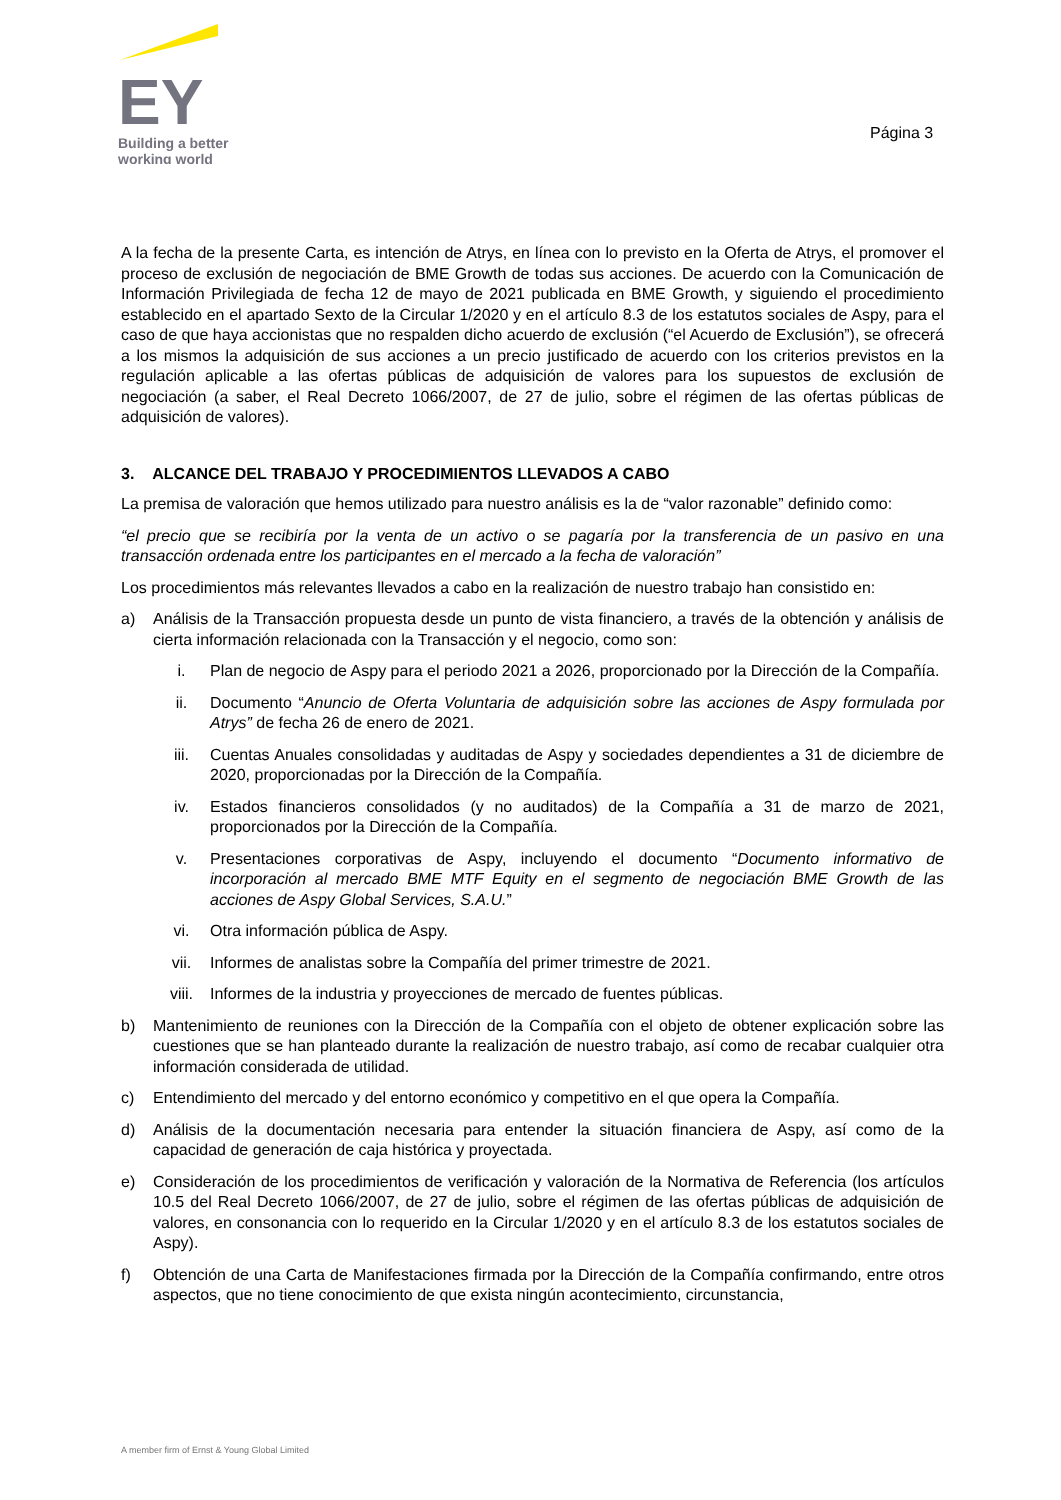EY
Building a better
working world
Página 3
A la fecha de la presente Carta, es intención de Atrys, en línea con lo previsto en la Oferta de Atrys, el promover el proceso de exclusión de negociación de BME Growth de todas sus acciones. De acuerdo con la Comunicación de Información Privilegiada de fecha 12 de mayo de 2021 publicada en BME Growth, y siguiendo el procedimiento establecido en el apartado Sexto de la Circular 1/2020 y en el artículo 8.3 de los estatutos sociales de Aspy, para el caso de que haya accionistas que no respalden dicho acuerdo de exclusión (“el Acuerdo de Exclusión”), se ofrecerá a los mismos la adquisición de sus acciones a un precio justificado de acuerdo con los criterios previstos en la regulación aplicable a las ofertas públicas de adquisición de valores para los supuestos de exclusión de negociación (a saber, el Real Decreto 1066/2007, de 27 de julio, sobre el régimen de las ofertas públicas de adquisición de valores).
3. ALCANCE DEL TRABAJO Y PROCEDIMIENTOS LLEVADOS A CABO
La premisa de valoración que hemos utilizado para nuestro análisis es la de “valor razonable” definido como:
“el precio que se recibiría por la venta de un activo o se pagaría por la transferencia de un pasivo en una transacción ordenada entre los participantes en el mercado a la fecha de valoración”
Los procedimientos más relevantes llevados a cabo en la realización de nuestro trabajo han consistido en:
a) Análisis de la Transacción propuesta desde un punto de vista financiero, a través de la obtención y análisis de cierta información relacionada con la Transacción y el negocio, como son:
i. Plan de negocio de Aspy para el periodo 2021 a 2026, proporcionado por la Dirección de la Compañía.
ii. Documento “Anuncio de Oferta Voluntaria de adquisición sobre las acciones de Aspy formulada por Atrys” de fecha 26 de enero de 2021.
iii. Cuentas Anuales consolidadas y auditadas de Aspy y sociedades dependientes a 31 de diciembre de 2020, proporcionadas por la Dirección de la Compañía.
iv. Estados financieros consolidados (y no auditados) de la Compañía a 31 de marzo de 2021, proporcionados por la Dirección de la Compañía.
v. Presentaciones corporativas de Aspy, incluyendo el documento “Documento informativo de incorporación al mercado BME MTF Equity en el segmento de negociación BME Growth de las acciones de Aspy Global Services, S.A.U.”
vi. Otra información pública de Aspy.
vii. Informes de analistas sobre la Compañía del primer trimestre de 2021.
viii. Informes de la industria y proyecciones de mercado de fuentes públicas.
b) Mantenimiento de reuniones con la Dirección de la Compañía con el objeto de obtener explicación sobre las cuestiones que se han planteado durante la realización de nuestro trabajo, así como de recabar cualquier otra información considerada de utilidad.
c) Entendimiento del mercado y del entorno económico y competitivo en el que opera la Compañía.
d) Análisis de la documentación necesaria para entender la situación financiera de Aspy, así como de la capacidad de generación de caja histórica y proyectada.
e) Consideración de los procedimientos de verificación y valoración de la Normativa de Referencia (los artículos 10.5 del Real Decreto 1066/2007, de 27 de julio, sobre el régimen de las ofertas públicas de adquisición de valores, en consonancia con lo requerido en la Circular 1/2020 y en el artículo 8.3 de los estatutos sociales de Aspy).
f) Obtención de una Carta de Manifestaciones firmada por la Dirección de la Compañía confirmando, entre otros aspectos, que no tiene conocimiento de que exista ningún acontecimiento, circunstancia,
A member firm of Ernst & Young Global Limited